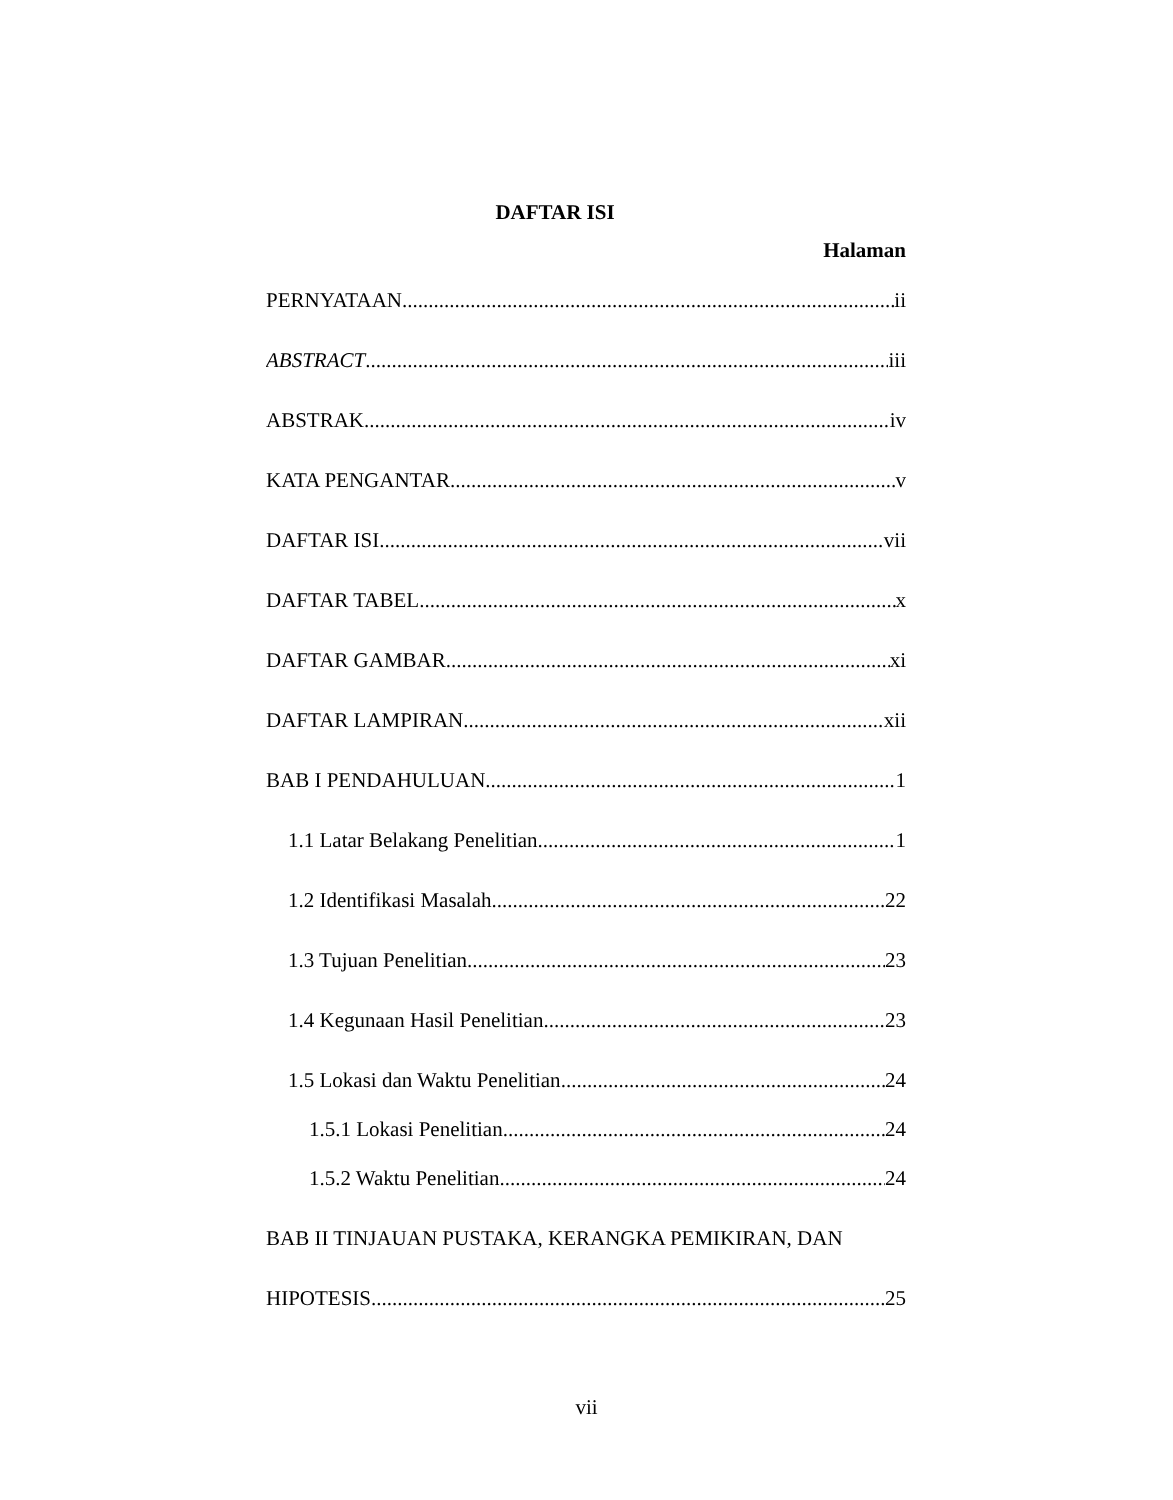DAFTAR ISI
Halaman
PERNYATAAN ii
ABSTRACT iii
ABSTRAK iv
KATA PENGANTAR v
DAFTAR ISI vii
DAFTAR TABEL x
DAFTAR GAMBAR xi
DAFTAR LAMPIRAN xii
BAB I PENDAHULUAN 1
1.1 Latar Belakang Penelitian 1
1.2 Identifikasi Masalah 22
1.3 Tujuan Penelitian 23
1.4 Kegunaan Hasil Penelitian 23
1.5 Lokasi dan Waktu Penelitian 24
1.5.1 Lokasi Penelitian 24
1.5.2 Waktu Penelitian 24
BAB II TINJAUAN PUSTAKA, KERANGKA PEMIKIRAN, DAN
HIPOTESIS 25
vii